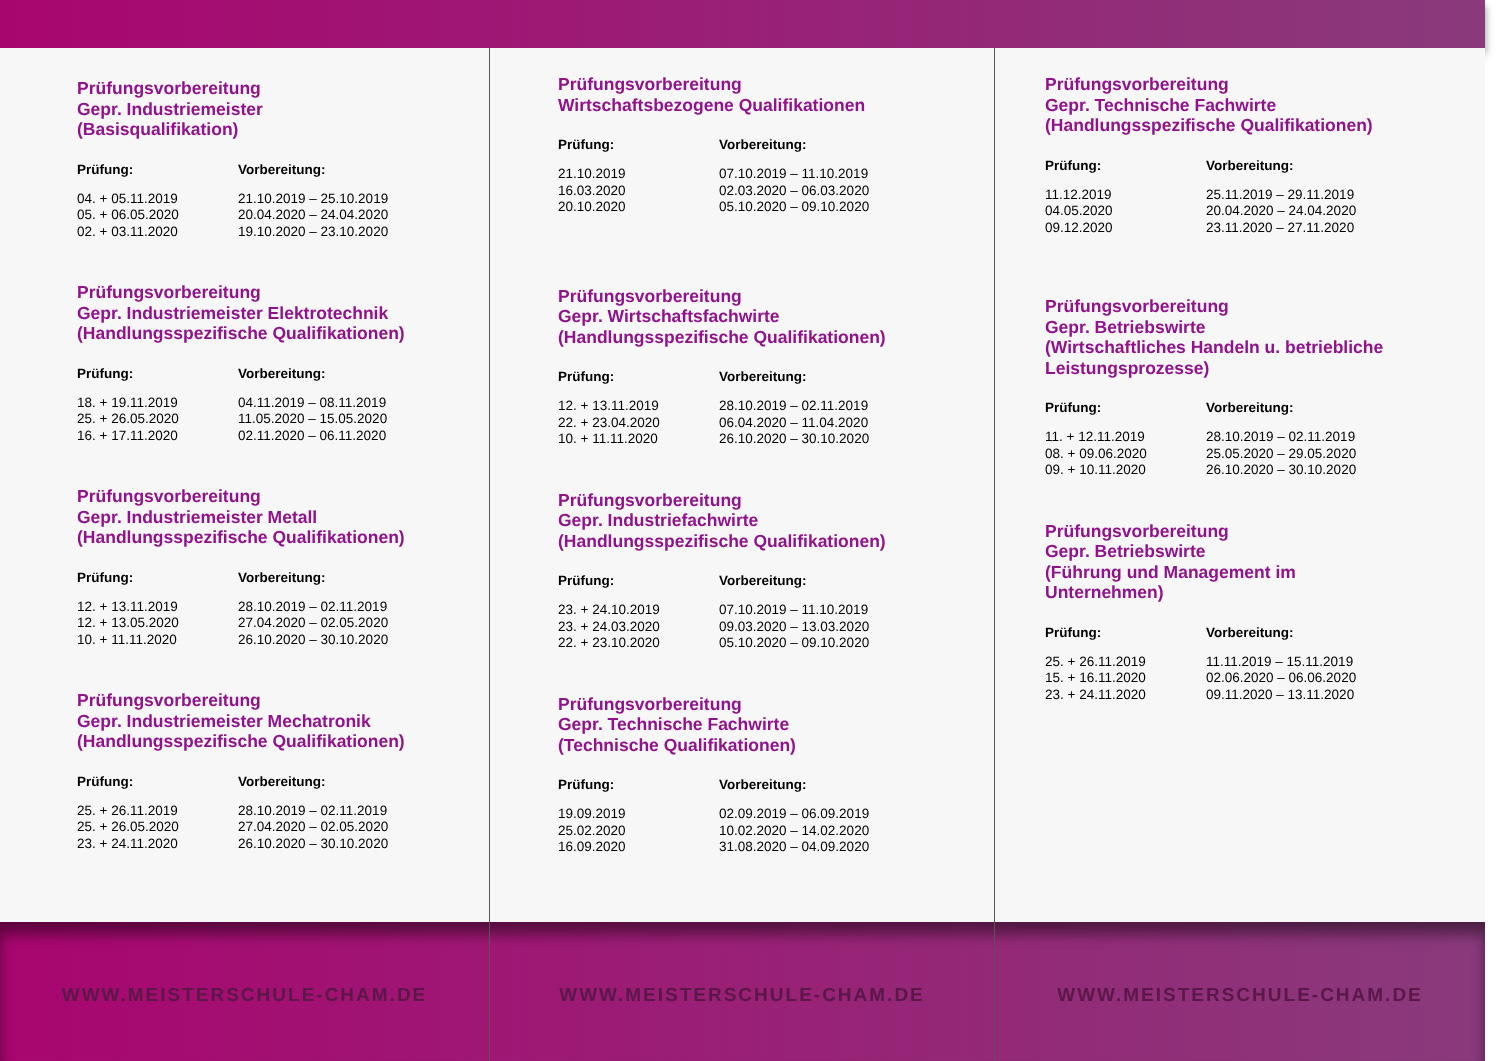Prüfungsvorbereitung
Gepr. Industriemeister
(Basisqualifikation)
| Prüfung: | Vorbereitung: |
| --- | --- |
| 04. + 05.11.2019 | 21.10.2019 – 25.10.2019 |
| 05. + 06.05.2020 | 20.04.2020 – 24.04.2020 |
| 02. + 03.11.2020 | 19.10.2020 – 23.10.2020 |
Prüfungsvorbereitung
Gepr. Industriemeister Elektrotechnik
(Handlungsspezifische Qualifikationen)
| Prüfung: | Vorbereitung: |
| --- | --- |
| 18. + 19.11.2019 | 04.11.2019 – 08.11.2019 |
| 25. + 26.05.2020 | 11.05.2020 – 15.05.2020 |
| 16. + 17.11.2020 | 02.11.2020 – 06.11.2020 |
Prüfungsvorbereitung
Gepr. Industriemeister Metall
(Handlungsspezifische Qualifikationen)
| Prüfung: | Vorbereitung: |
| --- | --- |
| 12. + 13.11.2019 | 28.10.2019 – 02.11.2019 |
| 12. + 13.05.2020 | 27.04.2020 – 02.05.2020 |
| 10. + 11.11.2020 | 26.10.2020 – 30.10.2020 |
Prüfungsvorbereitung
Gepr. Industriemeister Mechatronik
(Handlungsspezifische Qualifikationen)
| Prüfung: | Vorbereitung: |
| --- | --- |
| 25. + 26.11.2019 | 28.10.2019 – 02.11.2019 |
| 25. + 26.05.2020 | 27.04.2020 – 02.05.2020 |
| 23. + 24.11.2020 | 26.10.2020 – 30.10.2020 |
Prüfungsvorbereitung
Wirtschaftsbezogene Qualifikationen
| Prüfung: | Vorbereitung: |
| --- | --- |
| 21.10.2019 | 07.10.2019 – 11.10.2019 |
| 16.03.2020 | 02.03.2020 – 06.03.2020 |
| 20.10.2020 | 05.10.2020 – 09.10.2020 |
Prüfungsvorbereitung
Gepr. Wirtschaftsfachwirte
(Handlungsspezifische Qualifikationen)
| Prüfung: | Vorbereitung: |
| --- | --- |
| 12. + 13.11.2019 | 28.10.2019 – 02.11.2019 |
| 22. + 23.04.2020 | 06.04.2020 – 11.04.2020 |
| 10. + 11.11.2020 | 26.10.2020 – 30.10.2020 |
Prüfungsvorbereitung
Gepr. Industriefachwirte
(Handlungsspezifische Qualifikationen)
| Prüfung: | Vorbereitung: |
| --- | --- |
| 23. + 24.10.2019 | 07.10.2019 – 11.10.2019 |
| 23. + 24.03.2020 | 09.03.2020 – 13.03.2020 |
| 22. + 23.10.2020 | 05.10.2020 – 09.10.2020 |
Prüfungsvorbereitung
Gepr. Technische Fachwirte
(Technische Qualifikationen)
| Prüfung: | Vorbereitung: |
| --- | --- |
| 19.09.2019 | 02.09.2019 – 06.09.2019 |
| 25.02.2020 | 10.02.2020 – 14.02.2020 |
| 16.09.2020 | 31.08.2020 – 04.09.2020 |
Prüfungsvorbereitung
Gepr. Technische Fachwirte
(Handlungsspezifische Qualifikationen)
| Prüfung: | Vorbereitung: |
| --- | --- |
| 11.12.2019 | 25.11.2019 – 29.11.2019 |
| 04.05.2020 | 20.04.2020 – 24.04.2020 |
| 09.12.2020 | 23.11.2020 – 27.11.2020 |
Prüfungsvorbereitung
Gepr. Betriebswirte
(Wirtschaftliches Handeln u. betriebliche
Leistungsprozesse)
| Prüfung: | Vorbereitung: |
| --- | --- |
| 11. + 12.11.2019 | 28.10.2019 – 02.11.2019 |
| 08. + 09.06.2020 | 25.05.2020 – 29.05.2020 |
| 09. + 10.11.2020 | 26.10.2020 – 30.10.2020 |
Prüfungsvorbereitung
Gepr. Betriebswirte
(Führung und Management im
Unternehmen)
| Prüfung: | Vorbereitung: |
| --- | --- |
| 25. + 26.11.2019 | 11.11.2019 – 15.11.2019 |
| 15. + 16.11.2020 | 02.06.2020 – 06.06.2020 |
| 23. + 24.11.2020 | 09.11.2020 – 13.11.2020 |
WWW.MEISTERSCHULE-CHAM.DE WWW.MEISTERSCHULE-CHAM.DE WWW.MEISTERSCHULE-CHAM.DE